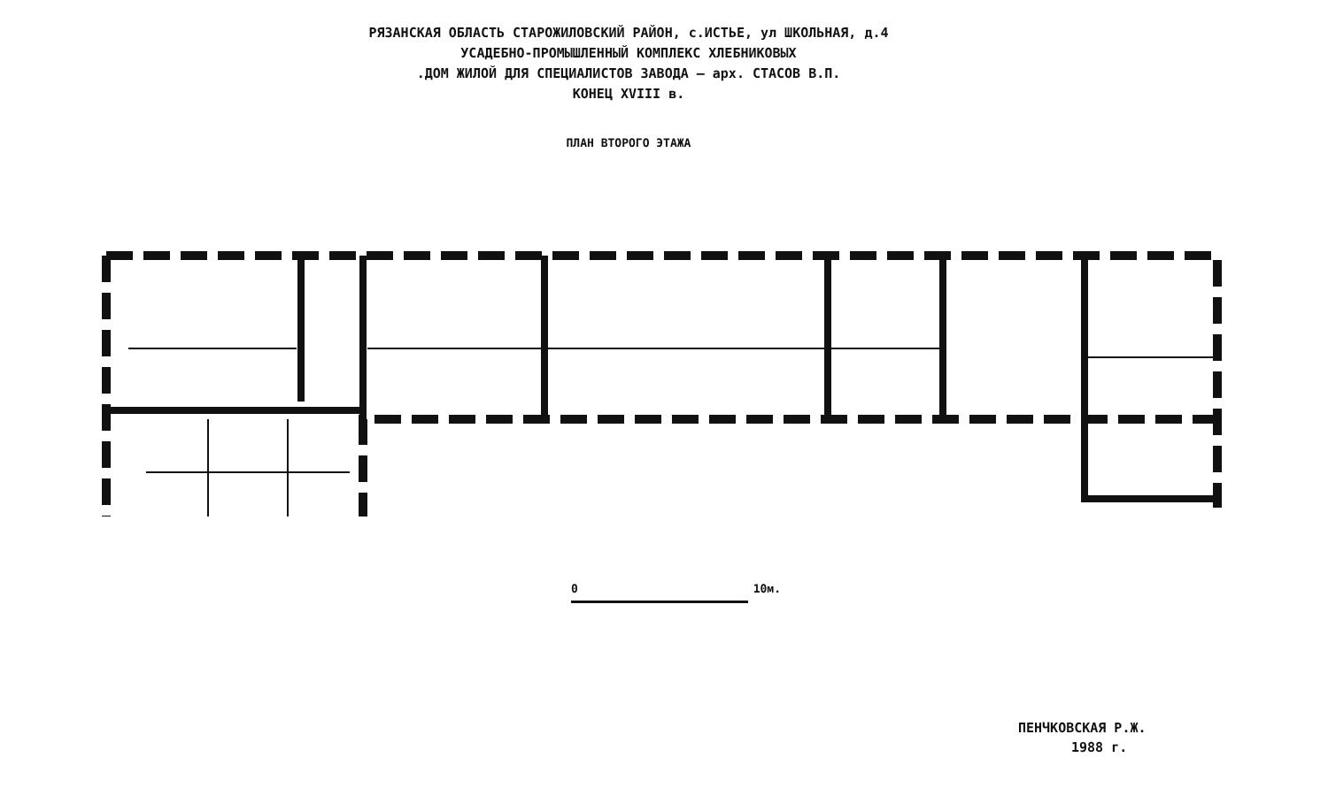РЯЗАНСКАЯ ОБЛАСТЬ СТАРОЖИЛОВСКИЙ РАЙОН, с.ИСТЬЕ, ул ШКОЛЬНАЯ, д.4
УСАДЕБНО-ПРОМЫШЛЕННЫЙ КОМПЛЕКС ХЛЕБНИКОВЫХ
.ДОМ ЖИЛОЙ ДЛЯ СПЕЦИАЛИСТОВ ЗАВОДА – арх. СТАСОВ В.П.
КОНЕЦ XVIII в.
ПЛАН ВТОРОГО ЭТАЖА
0 10м.
ПЕНЧКОВСКАЯ Р.Ж.
1988 г.